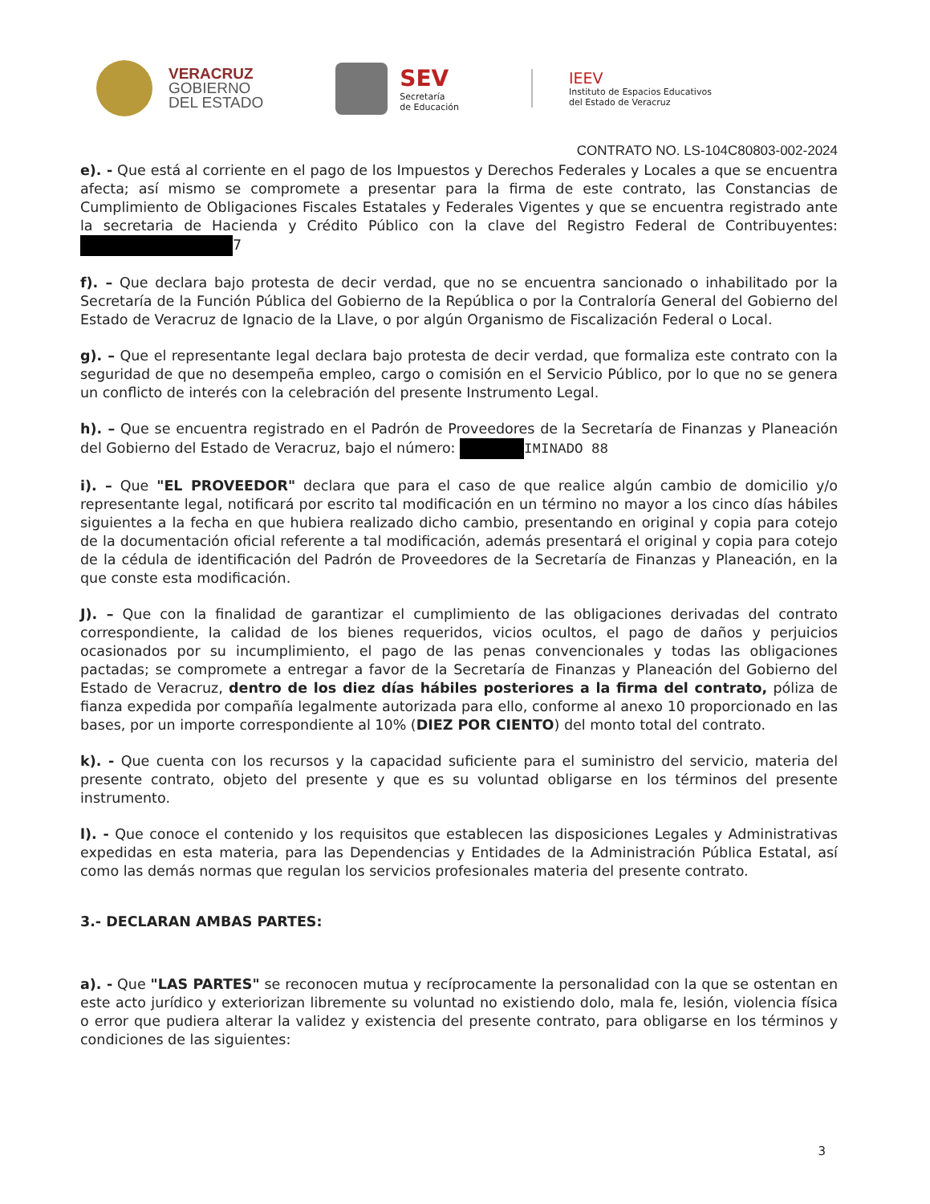VERACRUZ
GOBIERNO
DEL ESTADO
SEV
Secretaría
de Educación
IEEV
Instituto de Espacios Educativos
del Estado de Veracruz
CONTRATO NO. LS-104C80803-002-2024
e). - Que está al corriente en el pago de los Impuestos y Derechos Federales y Locales a que se encuentra afecta; así mismo se compromete a presentar para la firma de este contrato, las Constancias de Cumplimiento de Obligaciones Fiscales Estatales y Federales Vigentes y que se encuentra registrado ante la secretaria de Hacienda y Crédito Público con la clave del Registro Federal de Contribuyentes: 7
f). – Que declara bajo protesta de decir verdad, que no se encuentra sancionado o inhabilitado por la Secretaría de la Función Pública del Gobierno de la República o por la Contraloría General del Gobierno del Estado de Veracruz de Ignacio de la Llave, o por algún Organismo de Fiscalización Federal o Local.
g). – Que el representante legal declara bajo protesta de decir verdad, que formaliza este contrato con la seguridad de que no desempeña empleo, cargo o comisión en el Servicio Público, por lo que no se genera un conflicto de interés con la celebración del presente Instrumento Legal.
h). – Que se encuentra registrado en el Padrón de Proveedores de la Secretaría de Finanzas y Planeación del Gobierno del Estado de Veracruz, bajo el número: IMINADO 88
i). – Que "EL PROVEEDOR" declara que para el caso de que realice algún cambio de domicilio y/o representante legal, notificará por escrito tal modificación en un término no mayor a los cinco días hábiles siguientes a la fecha en que hubiera realizado dicho cambio, presentando en original y copia para cotejo de la documentación oficial referente a tal modificación, además presentará el original y copia para cotejo de la cédula de identificación del Padrón de Proveedores de la Secretaría de Finanzas y Planeación, en la que conste esta modificación.
J). – Que con la finalidad de garantizar el cumplimiento de las obligaciones derivadas del contrato correspondiente, la calidad de los bienes requeridos, vicios ocultos, el pago de daños y perjuicios ocasionados por su incumplimiento, el pago de las penas convencionales y todas las obligaciones pactadas; se compromete a entregar a favor de la Secretaría de Finanzas y Planeación del Gobierno del Estado de Veracruz, dentro de los diez días hábiles posteriores a la firma del contrato, póliza de fianza expedida por compañía legalmente autorizada para ello, conforme al anexo 10 proporcionado en las bases, por un importe correspondiente al 10% (DIEZ POR CIENTO) del monto total del contrato.
k). - Que cuenta con los recursos y la capacidad suficiente para el suministro del servicio, materia del presente contrato, objeto del presente y que es su voluntad obligarse en los términos del presente instrumento.
l). - Que conoce el contenido y los requisitos que establecen las disposiciones Legales y Administrativas expedidas en esta materia, para las Dependencias y Entidades de la Administración Pública Estatal, así como las demás normas que regulan los servicios profesionales materia del presente contrato.
3.- DECLARAN AMBAS PARTES:
a). - Que "LAS PARTES" se reconocen mutua y recíprocamente la personalidad con la que se ostentan en este acto jurídico y exteriorizan libremente su voluntad no existiendo dolo, mala fe, lesión, violencia física o error que pudiera alterar la validez y existencia del presente contrato, para obligarse en los términos y condiciones de las siguientes:
3